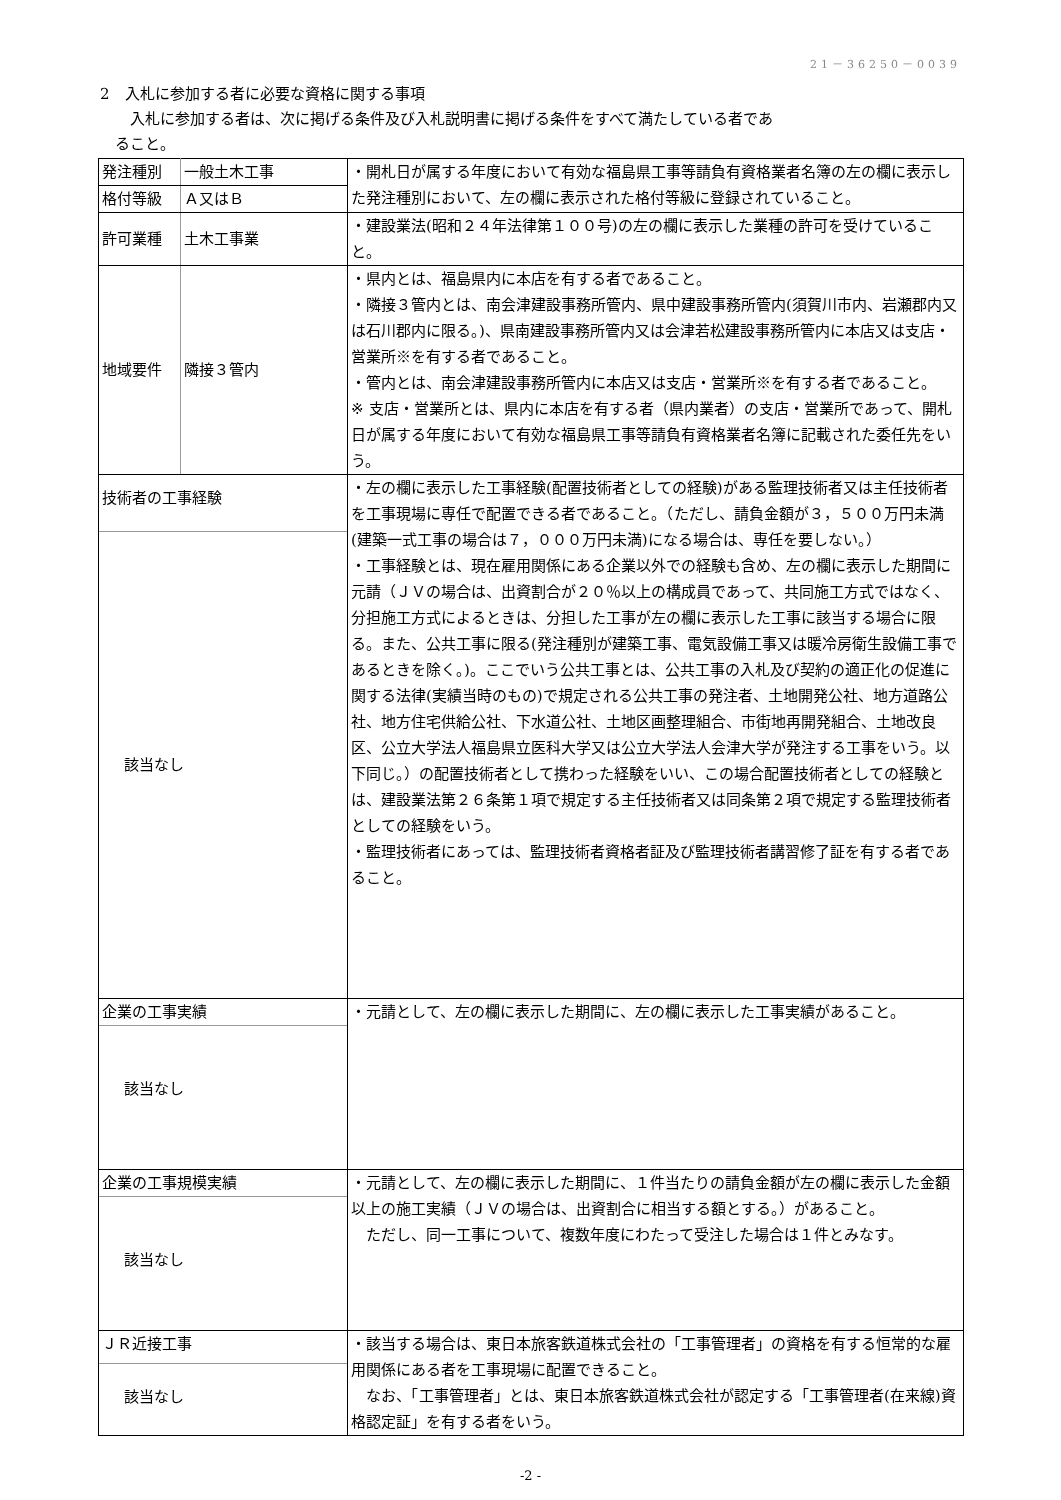21－36250－0039
2　入札に参加する者に必要な資格に関する事項
　　入札に参加する者は、次に掲げる条件及び入札説明書に掲げる条件をすべて満たしている者であ
　ること。
| 発注種別 | 一般土木工事 | ・開札日が属する年度において有効な福島県工事等請負有資格業者名簿の左の欄に表示した発注種別において、左の欄に表示された格付等級に登録されていること。 |
| 格付等級 | Ａ又はＢ | |
| 許可業種 | 土木工事業 | ・建設業法(昭和２４年法律第１００号)の左の欄に表示した業種の許可を受けていること。 |
| 地域要件 | 隣接３管内 | ・県内とは、福島県内に本店を有する者であること。 ・隣接３管内とは、南会津建設事務所管内、県中建設事務所管内(須賀川市内、岩瀬郡内又は石川郡内に限る。)、県南建設事務所管内又は会津若松建設事務所管内に本店又は支店・営業所※を有する者であること。 ・管内とは、南会津建設事務所管内に本店又は支店・営業所※を有する者であること。 ※ 支店・営業所とは、県内に本店を有する者（県内業者）の支店・営業所であって、開札日が属する年度において有効な福島県工事等請負有資格業者名簿に記載された委任先をいう。 |
| 技術者の工事経験 該当なし | | ・左の欄に表示した工事経験(配置技術者としての経験)がある監理技術者又は主任技術者を工事現場に専任で配置できる者であること。（ただし、請負金額が３，５００万円未満(建築一式工事の場合は７，０００万円未満)になる場合は、専任を要しない。） ・工事経験とは、現在雇用関係にある企業以外での経験も含め、左の欄に表示した期間に元請（ＪＶの場合は、出資割合が２０％以上の構成員であって、共同施工方式ではなく、分担施工方式によるときは、分担した工事が左の欄に表示した工事に該当する場合に限る。また、公共工事に限る(発注種別が建築工事、電気設備工事又は暖冷房衛生設備工事であるときを除く。)。ここでいう公共工事とは、公共工事の入札及び契約の適正化の促進に関する法律(実績当時のもの)で規定される公共工事の発注者、土地開発公社、地方道路公社、地方住宅供給公社、下水道公社、土地区画整理組合、市街地再開発組合、土地改良区、公立大学法人福島県立医科大学又は公立大学法人会津大学が発注する工事をいう。以下同じ。）の配置技術者として携わった経験をいい、この場合配置技術者としての経験とは、建設業法第２６条第１項で規定する主任技術者又は同条第２項で規定する監理技術者としての経験をいう。 ・監理技術者にあっては、監理技術者資格者証及び監理技術者講習修了証を有する者であること。 |
| 企業の工事実績 該当なし | | ・元請として、左の欄に表示した期間に、左の欄に表示した工事実績があること。 |
| 企業の工事規模実績 該当なし | | ・元請として、左の欄に表示した期間に、１件当たりの請負金額が左の欄に表示した金額以上の施工実績（ＪＶの場合は、出資割合に相当する額とする。）があること。 ただし、同一工事について、複数年度にわたって受注した場合は１件とみなす。 |
| ＪＲ近接工事 該当なし | | ・該当する場合は、東日本旅客鉄道株式会社の「工事管理者」の資格を有する恒常的な雇用関係にある者を工事現場に配置できること。 なお、「工事管理者」とは、東日本旅客鉄道株式会社が認定する「工事管理者(在来線)資格認定証」を有する者をいう。 |
-2 -